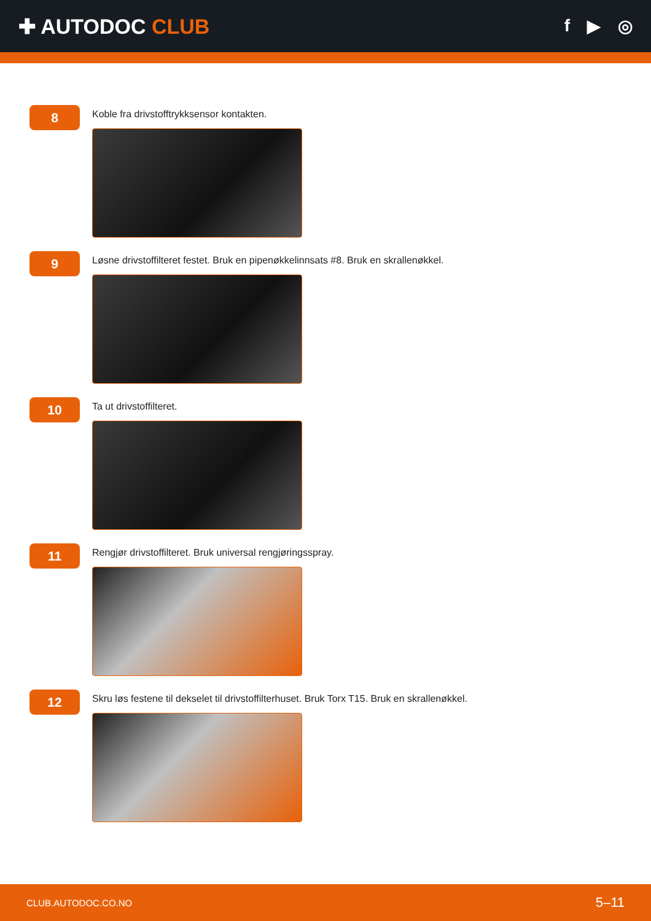✚ AUTODOC CLUB
f ▶ ◎
8
Koble fra drivstofftrykksensor kontakten.
9
Løsne drivstoffilteret festet. Bruk en pipenøkkelinnsats #8. Bruk en skrallenøkkel.
10
Ta ut drivstoffilteret.
11
Rengjør drivstoffilteret. Bruk universal rengjøringsspray.
12
Skru løs festene til dekselet til drivstoffilterhuset. Bruk Torx T15. Bruk en skrallenøkkel.
CLUB.AUTODOC.CO.NO 5–11